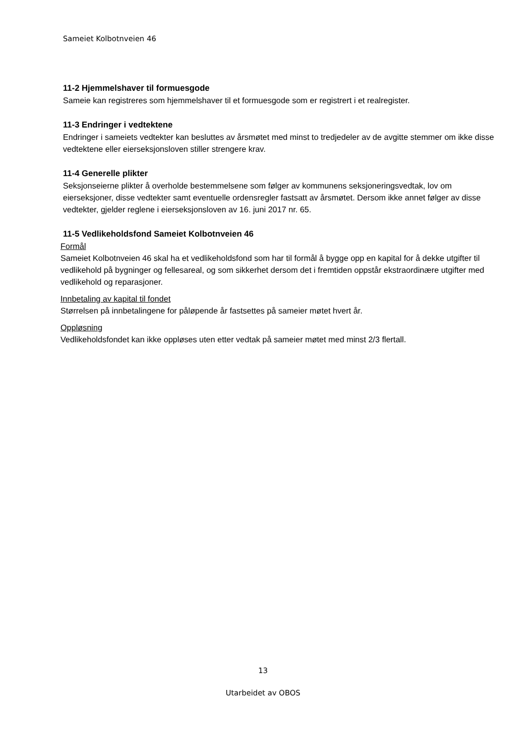Sameiet Kolbotnveien 46
11-2 Hjemmelshaver til formuesgode
Sameie kan registreres som hjemmelshaver til et formuesgode som er registrert i et realregister.
11-3 Endringer i vedtektene
Endringer i sameiets vedtekter kan besluttes av årsmøtet med minst to tredjedeler av de avgitte stemmer om ikke disse vedtektene eller eierseksjonsloven stiller strengere krav.
11-4 Generelle plikter
Seksjonseierne plikter å overholde bestemmelsene som følger av kommunens seksjoneringsvedtak, lov om eierseksjoner, disse vedtekter samt eventuelle ordensregler fastsatt av årsmøtet. Dersom ikke annet følger av disse vedtekter, gjelder reglene i eierseksjonsloven av 16. juni 2017 nr. 65.
11-5 Vedlikeholdsfond Sameiet Kolbotnveien 46
Formål
Sameiet Kolbotnveien 46 skal ha et vedlikeholdsfond som har til formål å bygge opp en kapital for å dekke utgifter til vedlikehold på bygninger og fellesareal, og som sikkerhet dersom det i fremtiden oppstår ekstraordinære utgifter med vedlikehold og reparasjoner.
Innbetaling av kapital til fondet
Størrelsen på innbetalingene for påløpende år fastsettes på sameier møtet hvert år.
Oppløsning
Vedlikeholdsfondet kan ikke oppløses uten etter vedtak på sameier møtet med minst 2/3 flertall.
13
Utarbeidet av OBOS